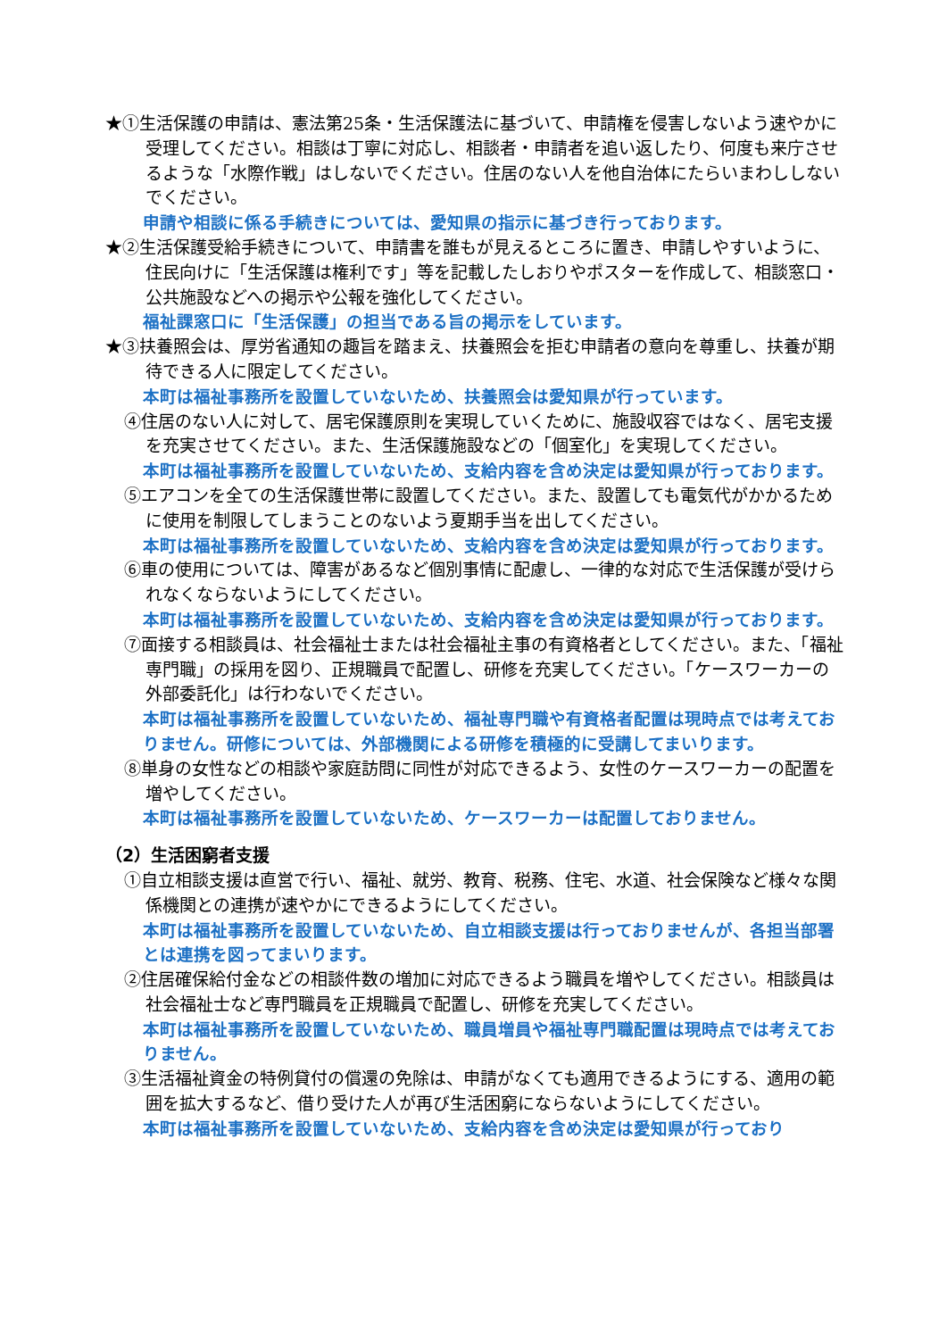★①生活保護の申請は、憲法第25条・生活保護法に基づいて、申請権を侵害しないよう速やかに受理してください。相談は丁寧に対応し、相談者・申請者を追い返したり、何度も来庁させるような「水際作戦」はしないでください。住居のない人を他自治体にたらいまわししないでください。
申請や相談に係る手続きについては、愛知県の指示に基づき行っております。
★②生活保護受給手続きについて、申請書を誰もが見えるところに置き、申請しやすいように、住民向けに「生活保護は権利です」等を記載したしおりやポスターを作成して、相談窓口・公共施設などへの掲示や公報を強化してください。
福祉課窓口に「生活保護」の担当である旨の掲示をしています。
★③扶養照会は、厚労省通知の趣旨を踏まえ、扶養照会を拒む申請者の意向を尊重し、扶養が期待できる人に限定してください。
本町は福祉事務所を設置していないため、扶養照会は愛知県が行っています。
④住居のない人に対して、居宅保護原則を実現していくために、施設収容ではなく、居宅支援を充実させてください。また、生活保護施設などの「個室化」を実現してください。
本町は福祉事務所を設置していないため、支給内容を含め決定は愛知県が行っております。
⑤エアコンを全ての生活保護世帯に設置してください。また、設置しても電気代がかかるために使用を制限してしまうことのないよう夏期手当を出してください。
本町は福祉事務所を設置していないため、支給内容を含め決定は愛知県が行っております。
⑥車の使用については、障害があるなど個別事情に配慮し、一律的な対応で生活保護が受けられなくならないようにしてください。
本町は福祉事務所を設置していないため、支給内容を含め決定は愛知県が行っております。
⑦面接する相談員は、社会福祉士または社会福祉主事の有資格者としてください。また、「福祉専門職」の採用を図り、正規職員で配置し、研修を充実してください。「ケースワーカーの外部委託化」は行わないでください。
本町は福祉事務所を設置していないため、福祉専門職や有資格者配置は現時点では考えておりません。研修については、外部機関による研修を積極的に受講してまいります。
⑧単身の女性などの相談や家庭訪問に同性が対応できるよう、女性のケースワーカーの配置を増やしてください。
本町は福祉事務所を設置していないため、ケースワーカーは配置しておりません。
（2）生活困窮者支援
①自立相談支援は直営で行い、福祉、就労、教育、税務、住宅、水道、社会保険など様々な関係機関との連携が速やかにできるようにしてください。
本町は福祉事務所を設置していないため、自立相談支援は行っておりませんが、各担当部署とは連携を図ってまいります。
②住居確保給付金などの相談件数の増加に対応できるよう職員を増やしてください。相談員は社会福祉士など専門職員を正規職員で配置し、研修を充実してください。
本町は福祉事務所を設置していないため、職員増員や福祉専門職配置は現時点では考えておりません。
③生活福祉資金の特例貸付の償還の免除は、申請がなくても適用できるようにする、適用の範囲を拡大するなど、借り受けた人が再び生活困窮にならないようにしてください。
本町は福祉事務所を設置していないため、支給内容を含め決定は愛知県が行っており